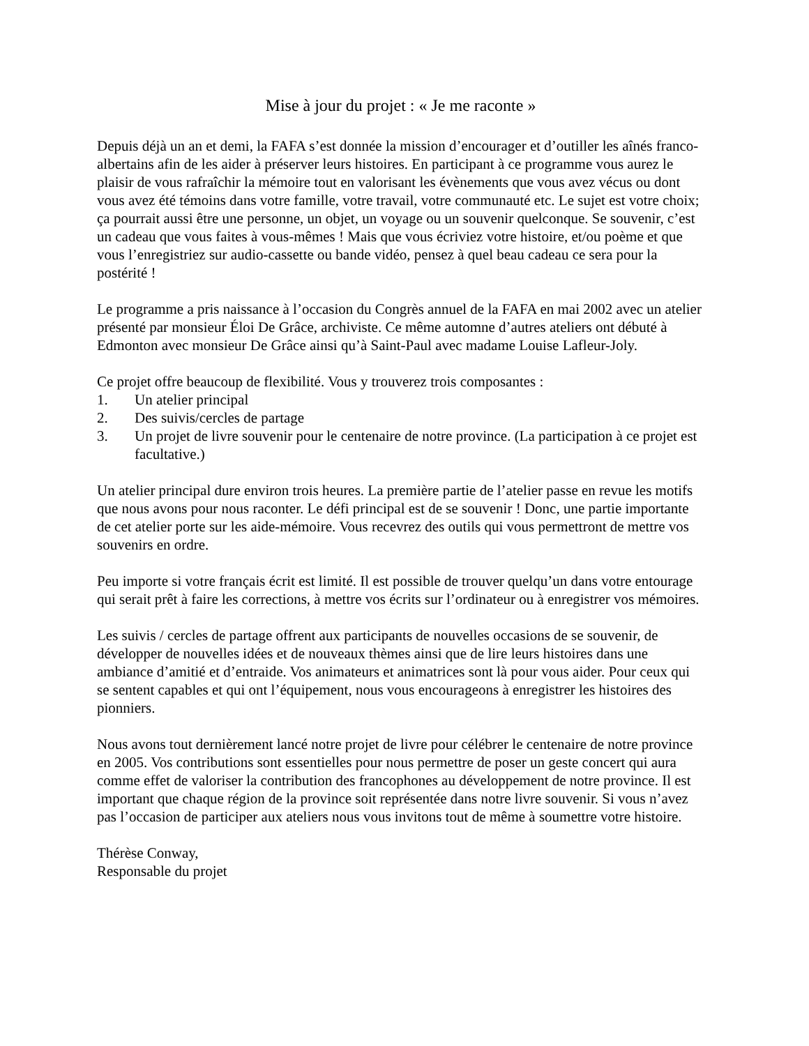Mise à jour du projet : « Je me raconte »
Depuis déjà un an et demi, la FAFA s’est donnée la mission d’encourager et d’outiller les aînés franco-albertains afin de les aider à préserver leurs histoires. En participant à ce programme vous aurez le plaisir de vous rafraîchir la mémoire tout en valorisant les évènements que vous avez vécus ou dont vous avez été témoins dans votre famille, votre travail, votre communauté etc. Le sujet est votre choix; ça pourrait aussi être une personne, un objet, un voyage ou un souvenir quelconque. Se souvenir, c’est un cadeau que vous faites à vous-mêmes ! Mais que vous écriviez votre histoire, et/ou poème et que vous l’enregistriez sur audio-cassette ou bande vidéo, pensez à quel beau cadeau ce sera pour la postérité !
Le programme a pris naissance à l’occasion du Congrès annuel de la FAFA en mai 2002 avec un atelier présenté par monsieur Éloi De Grâce, archiviste. Ce même automne d’autres ateliers ont débuté à Edmonton avec monsieur De Grâce ainsi qu’à Saint-Paul avec madame Louise Lafleur-Joly.
Ce projet offre beaucoup de flexibilité. Vous y trouverez trois composantes :
1. Un atelier principal
2. Des suivis/cercles de partage
3. Un projet de livre souvenir pour le centenaire de notre province. (La participation à ce projet est facultative.)
Un atelier principal dure environ trois heures. La première partie de l’atelier passe en revue les motifs que nous avons pour nous raconter. Le défi principal est de se souvenir ! Donc, une partie importante de cet atelier porte sur les aide-mémoire. Vous recevrez des outils qui vous permettront de mettre vos souvenirs en ordre.
Peu importe si votre français écrit est limité. Il est possible de trouver quelqu’un dans votre entourage qui serait prêt à faire les corrections, à mettre vos écrits sur l’ordinateur ou à enregistrer vos mémoires.
Les suivis / cercles de partage offrent aux participants de nouvelles occasions de se souvenir, de développer de nouvelles idées et de nouveaux thèmes ainsi que de lire leurs histoires dans une ambiance d’amitié et d’entraide. Vos animateurs et animatrices sont là pour vous aider. Pour ceux qui se sentent capables et qui ont l’équipement, nous vous encourageons à enregistrer les histoires des pionniers.
Nous avons tout dernièrement lancé notre projet de livre pour célébrer le centenaire de notre province en 2005. Vos contributions sont essentielles pour nous permettre de poser un geste concert qui aura comme effet de valoriser la contribution des francophones au développement de notre province. Il est important que chaque région de la province soit représentée dans notre livre souvenir. Si vous n’avez pas l’occasion de participer aux ateliers nous vous invitons tout de même à soumettre votre histoire.
Thérèse Conway,
Responsable du projet